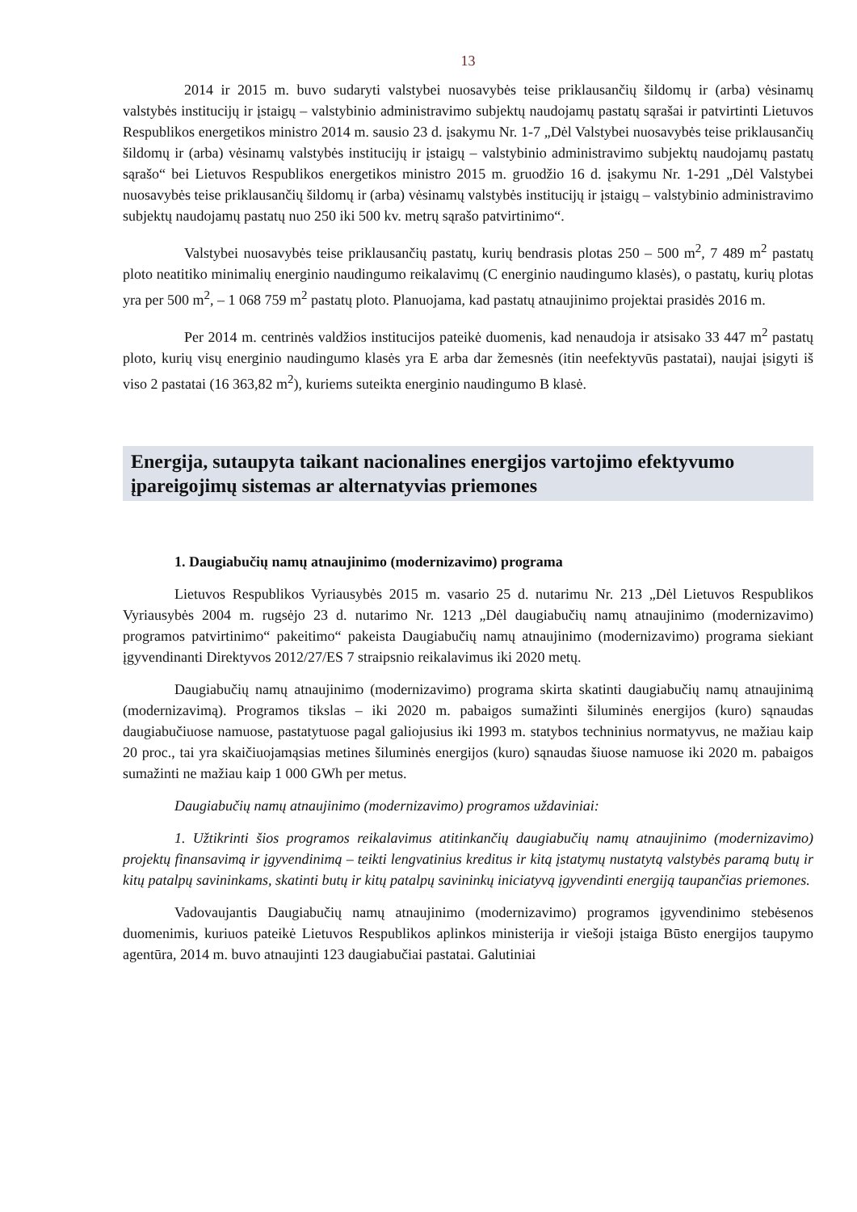13
2014 ir 2015 m. buvo sudaryti valstybei nuosavybės teise priklausančių šildomų ir (arba) vėsinamų valstybės institucijų ir įstaigų – valstybinio administravimo subjektų naudojamų pastatų sąrašai ir patvirtinti Lietuvos Respublikos energetikos ministro 2014 m. sausio 23 d. įsakymu Nr. 1-7 „Dėl Valstybei nuosavybės teise priklausančių šildomų ir (arba) vėsinamų valstybės institucijų ir įstaigų – valstybinio administravimo subjektų naudojamų pastatų sąrašo“ bei Lietuvos Respublikos energetikos ministro 2015 m. gruodžio 16 d. įsakymu Nr. 1-291 „Dėl Valstybei nuosavybės teise priklausančių šildomų ir (arba) vėsinamų valstybės institucijų ir įstaigų – valstybinio administravimo subjektų naudojamų pastatų nuo 250 iki 500 kv. metrų sąrašo patvirtinimo“.
Valstybei nuosavybės teise priklausančių pastatų, kurių bendrasis plotas 250 – 500 m<sup>2</sup>, 7 489 m<sup>2</sup> pastatų ploto neatitiko minimalių energinio naudingumo reikalavimų (C energinio naudingumo klasės), o pastatų, kurių plotas yra per 500 m<sup>2</sup>, – 1 068 759 m<sup>2</sup> pastatų ploto. Planuojama, kad pastatų atnaujinimo projektai prasidės 2016 m.
Per 2014 m. centrinės valdžios institucijos pateikė duomenis, kad nenaudoja ir atsisako 33 447 m<sup>2</sup> pastatų ploto, kurių visų energinio naudingumo klasės yra E arba dar žemesnės (itin neefektyvūs pastatai), naujai įsigyti iš viso 2 pastatai (16 363,82 m<sup>2</sup>), kuriems suteikta energinio naudingumo B klasė.
Energija, sutaupyta taikant nacionalines energijos vartojimo efektyvumo įpareigojimų sistemas ar alternatyvias priemones
1. Daugiabučių namų atnaujinimo (modernizavimo) programa
Lietuvos Respublikos Vyriausybės 2015 m. vasario 25 d. nutarimu Nr. 213 „Dėl Lietuvos Respublikos Vyriausybės 2004 m. rugsėjo 23 d. nutarimo Nr. 1213 „Dėl daugiabučių namų atnaujinimo (modernizavimo) programos patvirtinimo“ pakeitimo“ pakeista Daugiabučių namų atnaujinimo (modernizavimo) programa siekiant įgyvendinanti Direktyvos 2012/27/ES 7 straipsnio reikalavimus iki 2020 metų.
Daugiabučių namų atnaujinimo (modernizavimo) programa skirta skatinti daugiabučių namų atnaujinimą (modernizavimą). Programos tikslas – iki 2020 m. pabaigos sumažinti šiluminės energijos (kuro) sąnaudas daugiabučiuose namuose, pastatytuose pagal galiojusius iki 1993 m. statybos techninius normatyvus, ne mažiau kaip 20 proc., tai yra skaičiuojamąsias metines šiluminės energijos (kuro) sąnaudas šiuose namuose iki 2020 m. pabaigos sumažinti ne mažiau kaip 1 000 GWh per metus.
Daugiabučių namų atnaujinimo (modernizavimo) programos uždaviniai:
1. Užtikrinti šios programos reikalavimus atitinkančių daugiabučių namų atnaujinimo (modernizavimo) projektų finansavimą ir įgyvendinimą – teikti lengvatinius kreditus ir kitą įstatymų nustatytą valstybės paramą butų ir kitų patalpų savininkams, skatinti butų ir kitų patalpų savininkų iniciatyvą įgyvendinti energiją taupančias priemones.
Vadovaujantis Daugiabučių namų atnaujinimo (modernizavimo) programos įgyvendinimo stebėsenos duomenimis, kuriuos pateikė Lietuvos Respublikos aplinkos ministerija ir viešoji įstaiga Būsto energijos taupymo agentūra, 2014 m. buvo atnaujinti 123 daugiabučiai pastatai. Galutiniai